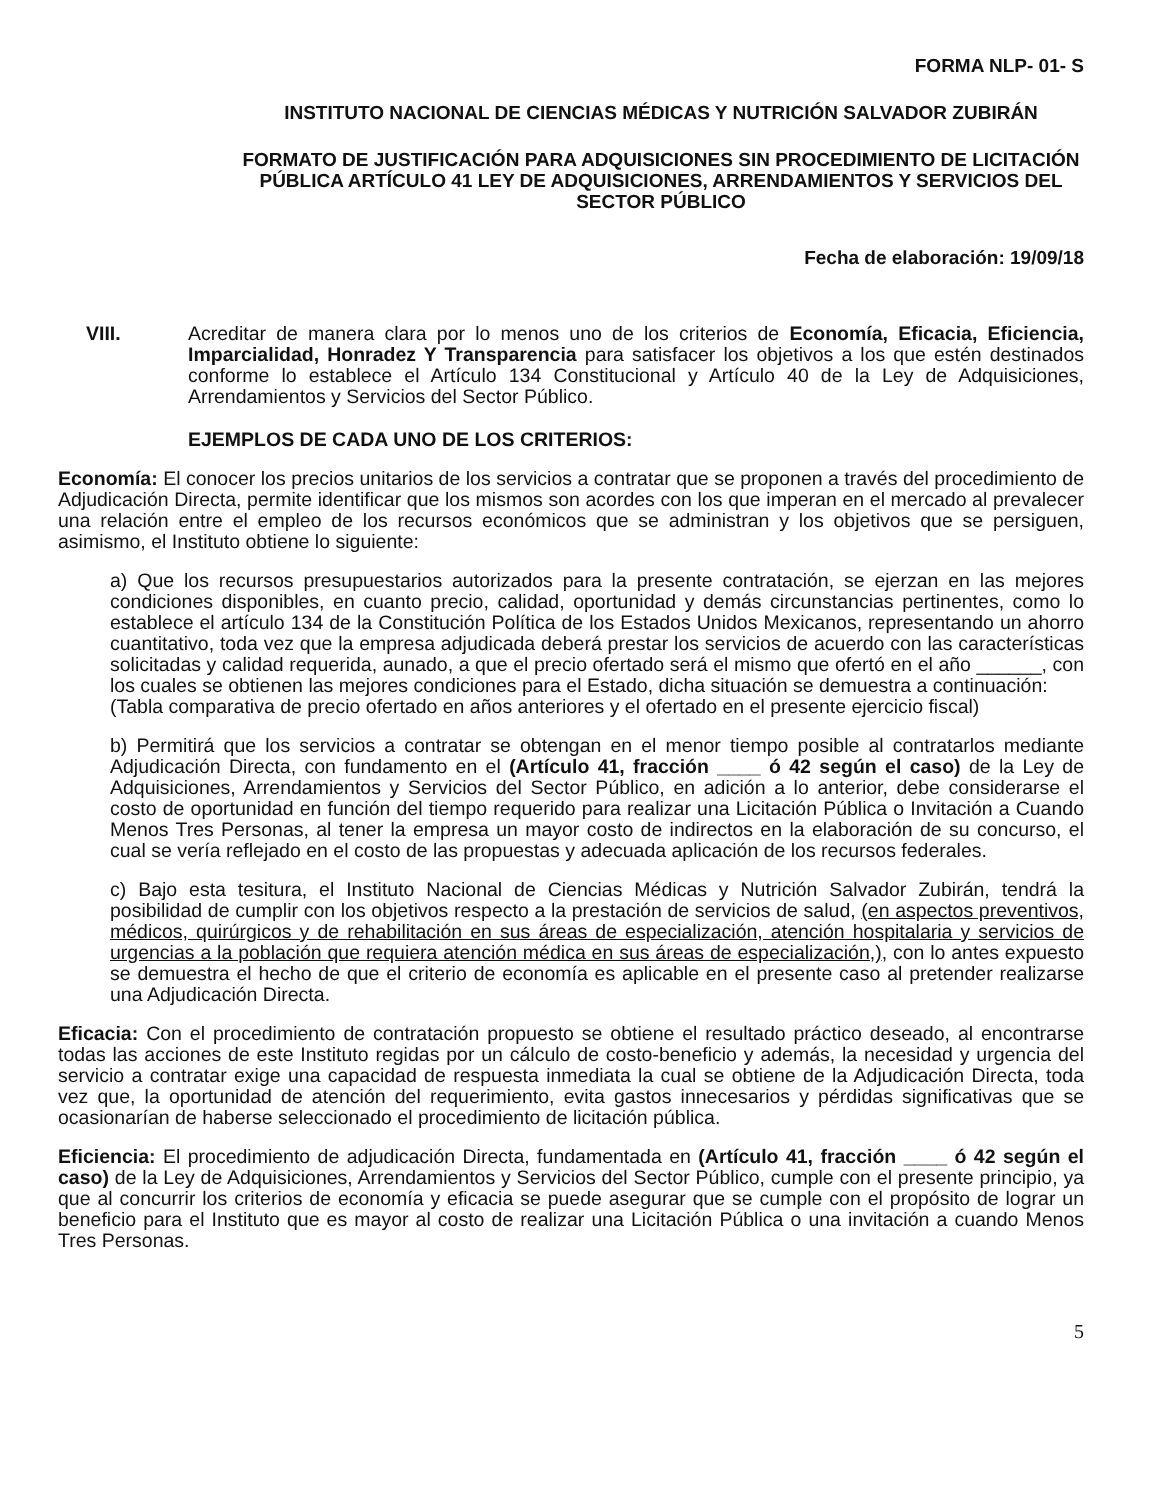FORMA NLP- 01- S
INSTITUTO NACIONAL DE CIENCIAS MÉDICAS Y NUTRICIÓN SALVADOR ZUBIRÁN
FORMATO DE JUSTIFICACIÓN PARA ADQUISICIONES SIN PROCEDIMIENTO DE LICITACIÓN PÚBLICA ARTÍCULO 41 LEY DE ADQUISICIONES, ARRENDAMIENTOS Y SERVICIOS DEL SECTOR PÚBLICO
Fecha de elaboración: 19/09/18
VIII. Acreditar de manera clara por lo menos uno de los criterios de Economía, Eficacia, Eficiencia, Imparcialidad, Honradez Y Transparencia para satisfacer los objetivos a los que estén destinados conforme lo establece el Artículo 134 Constitucional y Artículo 40 de la Ley de Adquisiciones, Arrendamientos y Servicios del Sector Público.
EJEMPLOS DE CADA UNO DE LOS CRITERIOS:
Economía: El conocer los precios unitarios de los servicios a contratar que se proponen a través del procedimiento de Adjudicación Directa, permite identificar que los mismos son acordes con los que imperan en el mercado al prevalecer una relación entre el empleo de los recursos económicos que se administran y los objetivos que se persiguen, asimismo, el Instituto obtiene lo siguiente:
a) Que los recursos presupuestarios autorizados para la presente contratación, se ejerzan en las mejores condiciones disponibles, en cuanto precio, calidad, oportunidad y demás circunstancias pertinentes, como lo establece el artículo 134 de la Constitución Política de los Estados Unidos Mexicanos, representando un ahorro cuantitativo, toda vez que la empresa adjudicada deberá prestar los servicios de acuerdo con las características solicitadas y calidad requerida, aunado, a que el precio ofertado será el mismo que ofertó en el año ______, con los cuales se obtienen las mejores condiciones para el Estado, dicha situación se demuestra a continuación:
(Tabla comparativa de precio ofertado en años anteriores y el ofertado en el presente ejercicio fiscal)
b) Permitirá que los servicios a contratar se obtengan en el menor tiempo posible al contratarlos mediante Adjudicación Directa, con fundamento en el (Artículo 41, fracción ____ ó 42 según el caso) de la Ley de Adquisiciones, Arrendamientos y Servicios del Sector Público, en adición a lo anterior, debe considerarse el costo de oportunidad en función del tiempo requerido para realizar una Licitación Pública o Invitación a Cuando Menos Tres Personas, al tener la empresa un mayor costo de indirectos en la elaboración de su concurso, el cual se vería reflejado en el costo de las propuestas y adecuada aplicación de los recursos federales.
c) Bajo esta tesitura, el Instituto Nacional de Ciencias Médicas y Nutrición Salvador Zubirán, tendrá la posibilidad de cumplir con los objetivos respecto a la prestación de servicios de salud, (en aspectos preventivos, médicos, quirúrgicos y de rehabilitación en sus áreas de especialización, atención hospitalaria y servicios de urgencias a la población que requiera atención médica en sus áreas de especialización,), con lo antes expuesto se demuestra el hecho de que el criterio de economía es aplicable en el presente caso al pretender realizarse una Adjudicación Directa.
Eficacia: Con el procedimiento de contratación propuesto se obtiene el resultado práctico deseado, al encontrarse todas las acciones de este Instituto regidas por un cálculo de costo-beneficio y además, la necesidad y urgencia del servicio a contratar exige una capacidad de respuesta inmediata la cual se obtiene de la Adjudicación Directa, toda vez que, la oportunidad de atención del requerimiento, evita gastos innecesarios y pérdidas significativas que se ocasionarían de haberse seleccionado el procedimiento de licitación pública.
Eficiencia: El procedimiento de adjudicación Directa, fundamentada en (Artículo 41, fracción ____ ó 42 según el caso) de la Ley de Adquisiciones, Arrendamientos y Servicios del Sector Público, cumple con el presente principio, ya que al concurrir los criterios de economía y eficacia se puede asegurar que se cumple con el propósito de lograr un beneficio para el Instituto que es mayor al costo de realizar una Licitación Pública o una invitación a cuando Menos Tres Personas.
5